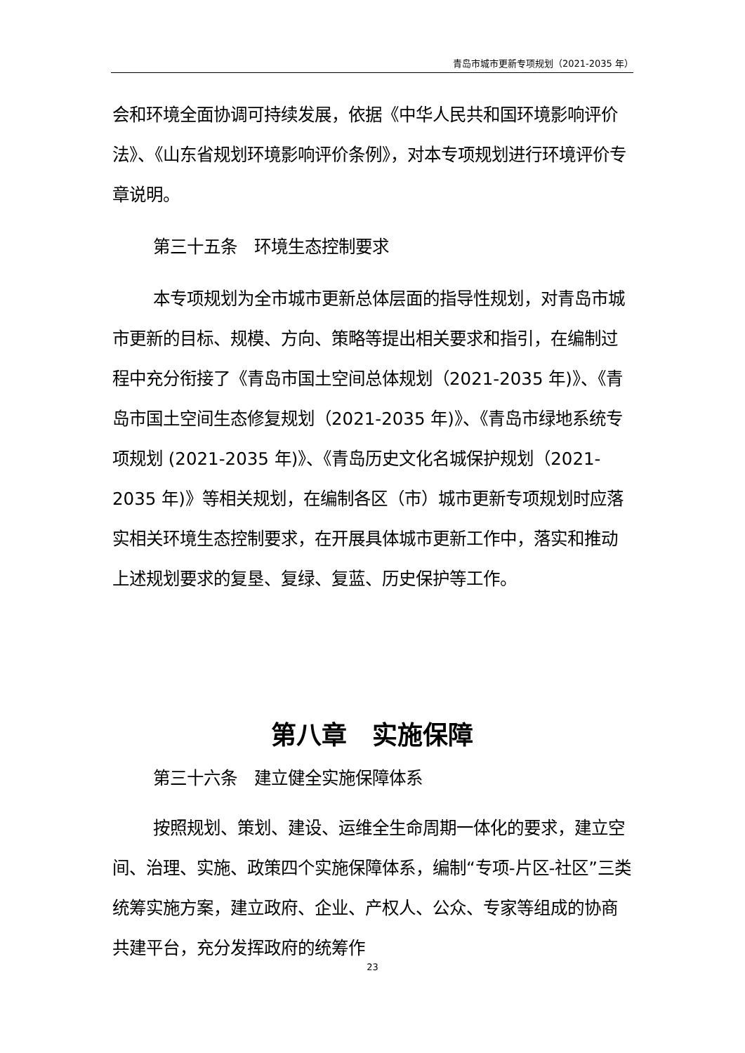青岛市城市更新专项规划（2021-2035 年）
会和环境全面协调可持续发展，依据《中华人民共和国环境影响评价法》、《山东省规划环境影响评价条例》，对本专项规划进行环境评价专章说明。
第三十五条　环境生态控制要求
本专项规划为全市城市更新总体层面的指导性规划，对青岛市城市更新的目标、规模、方向、策略等提出相关要求和指引，在编制过程中充分衔接了《青岛市国土空间总体规划（2021-2035 年)》、《青岛市国土空间生态修复规划（2021-2035 年)》、《青岛市绿地系统专项规划 (2021-2035 年)》、《青岛历史文化名城保护规划（2021-2035 年)》等相关规划，在编制各区（市）城市更新专项规划时应落实相关环境生态控制要求，在开展具体城市更新工作中，落实和推动上述规划要求的复垦、复绿、复蓝、历史保护等工作。
第八章　实施保障
第三十六条　建立健全实施保障体系
按照规划、策划、建设、运维全生命周期一体化的要求，建立空间、治理、实施、政策四个实施保障体系，编制“专项-片区-社区”三类统筹实施方案，建立政府、企业、产权人、公众、专家等组成的协商共建平台，充分发挥政府的统筹作
23